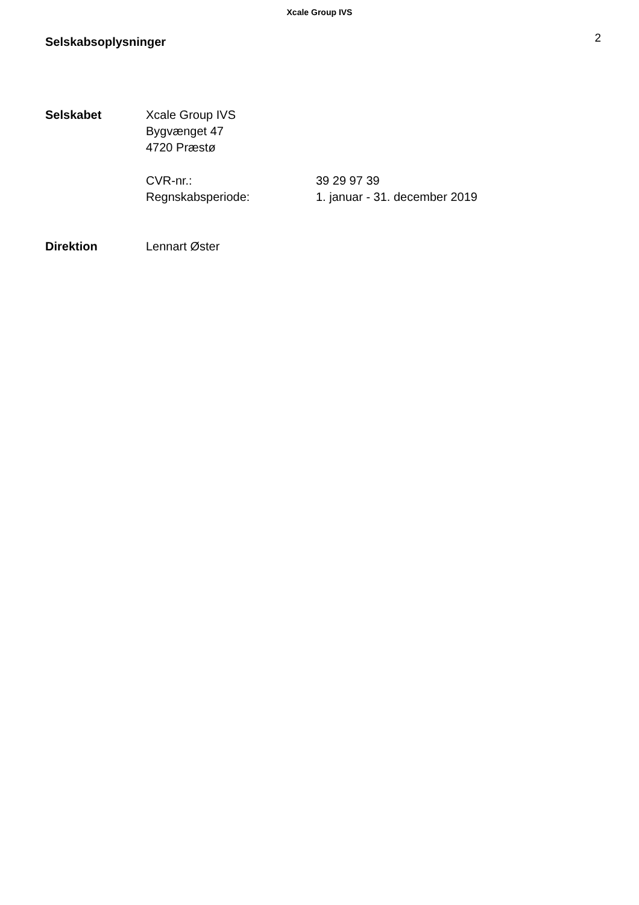Xcale Group IVS
Selskabsoplysninger
2
Selskabet Xcale Group IVS
Bygvænget 47
4720 Præstø
CVR-nr.: 39 29 97 39
Regnskabsperiode: 1. januar - 31. december 2019
Direktion Lennart Øster